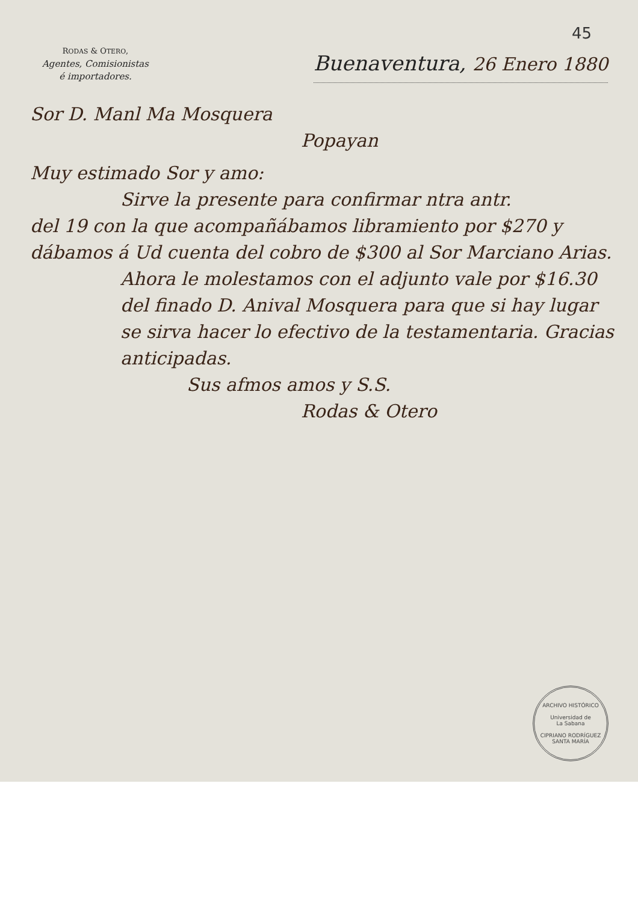45
RODAS & OTERO,
Agentes, Comisionistas
é importadores.
Buenaventura, 26 Enero 1880
Sor D. Manl Ma Mosquera
Popayan
Muy estimado Sor y amo:
Sirve la presente para confirmar ntra antr.
del 19 con la que acompañábamos libramiento por $270 y dábamos á Ud cuenta del cobro de $300 al Sor Marciano Arias.
Ahora le molestamos con el adjunto vale por $16.30 del finado D. Anival Mosquera para que si hay lugar se sirva hacer lo efectivo de la testamentaria. Gracias anticipadas.
Sus afmos amos y S.S.
Rodas & Otero
ARCHIVO HISTÓRICO
Universidad de
La Sabana
CIPRIANO RODRÍGUEZ SANTA MARÍA